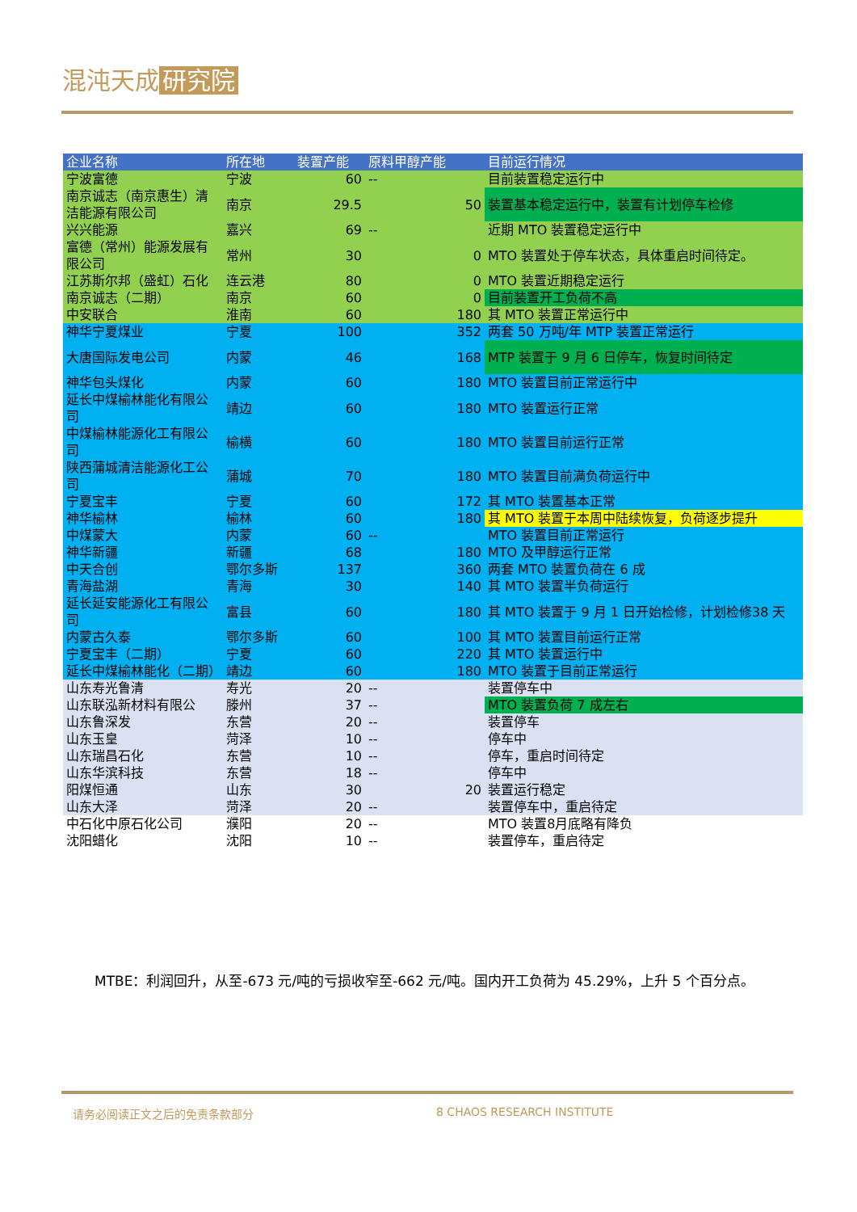混沌天成 研究院
| 企业名称 | 所在地 | 装置产能 | 原料甲醇产能 | 目前运行情况 |
| --- | --- | --- | --- | --- |
| 宁波富德 | 宁波 | 60 | -- | 目前装置稳定运行中 |
| 南京诚志（南京惠生）清洁能源有限公司 | 南京 | 29.5 | 50 | 装置基本稳定运行中，装置有计划停车检修 |
| 兴兴能源 | 嘉兴 | 69 | -- | 近期 MTO 装置稳定运行中 |
| 富德（常州）能源发展有限公司 | 常州 | 30 | 0 | MTO 装置处于停车状态，具体重启时间待定。 |
| 江苏斯尔邦（盛虹）石化 | 连云港 | 80 | 0 | MTO 装置近期稳定运行 |
| 南京诚志（二期） | 南京 | 60 | 0 | 目前装置开工负荷不高 |
| 中安联合 | 淮南 | 60 | 180 | 其 MTO 装置正常运行中 |
| 神华宁夏煤业 | 宁夏 | 100 | 352 | 两套 50 万吨/年 MTP 装置正常运行 |
| 大唐国际发电公司 | 内蒙 | 46 | 168 | MTP 装置于 9 月 6 日停车，恢复时间待定 |
| 神华包头煤化 | 内蒙 | 60 | 180 | MTO 装置目前正常运行中 |
| 延长中煤榆林能化有限公司 | 靖边 | 60 | 180 | MTO 装置运行正常 |
| 中煤榆林能源化工有限公司 | 榆横 | 60 | 180 | MTO 装置目前运行正常 |
| 陕西蒲城清洁能源化工公司 | 蒲城 | 70 | 180 | MTO 装置目前满负荷运行中 |
| 宁夏宝丰 | 宁夏 | 60 | 172 | 其 MTO 装置基本正常 |
| 神华榆林 | 榆林 | 60 | 180 | 其 MTO 装置于本周中陆续恢复，负荷逐步提升 |
| 中煤蒙大 | 内蒙 | 60 | -- | MTO 装置目前正常运行 |
| 神华新疆 | 新疆 | 68 | 180 | MTO 及甲醇运行正常 |
| 中天合创 | 鄂尔多斯 | 137 | 360 | 两套 MTO 装置负荷在 6 成 |
| 青海盐湖 | 青海 | 30 | 140 | 其 MTO 装置半负荷运行 |
| 延长延安能源化工有限公司 | 富县 | 60 | 180 | 其 MTO 装置于 9 月 1 日开始检修，计划检修38 天 |
| 内蒙古久泰 | 鄂尔多斯 | 60 | 100 | 其 MTO 装置目前运行正常 |
| 宁夏宝丰（二期） | 宁夏 | 60 | 220 | 其 MTO 装置运行中 |
| 延长中煤榆林能化（二期） | 靖边 | 60 | 180 | MTO 装置于目前正常运行 |
| 山东寿光鲁清 | 寿光 | 20 | -- | 装置停车中 |
| 山东联泓新材料有限公 | 滕州 | 37 | -- | MTO 装置负荷 7 成左右 |
| 山东鲁深发 | 东营 | 20 | -- | 装置停车 |
| 山东玉皇 | 菏泽 | 10 | -- | 停车中 |
| 山东瑞昌石化 | 东营 | 10 | -- | 停车，重启时间待定 |
| 山东华滨科技 | 东营 | 18 | -- | 停车中 |
| 阳煤恒通 | 山东 | 30 | 20 | 装置运行稳定 |
| 山东大泽 | 菏泽 | 20 | -- | 装置停车中，重启待定 |
| 中石化中原石化公司 | 濮阳 | 20 | -- | MTO 装置8月底略有降负 |
| 沈阳蜡化 | 沈阳 | 10 | -- | 装置停车，重启待定 |
MTBE：利润回升，从至-673 元/吨的亏损收窄至-662 元/吨。国内开工负荷为 45.29%，上升 5 个百分点。
请务必阅读正文之后的免责条款部分 8 CHAOS RESEARCH INSTITUTE